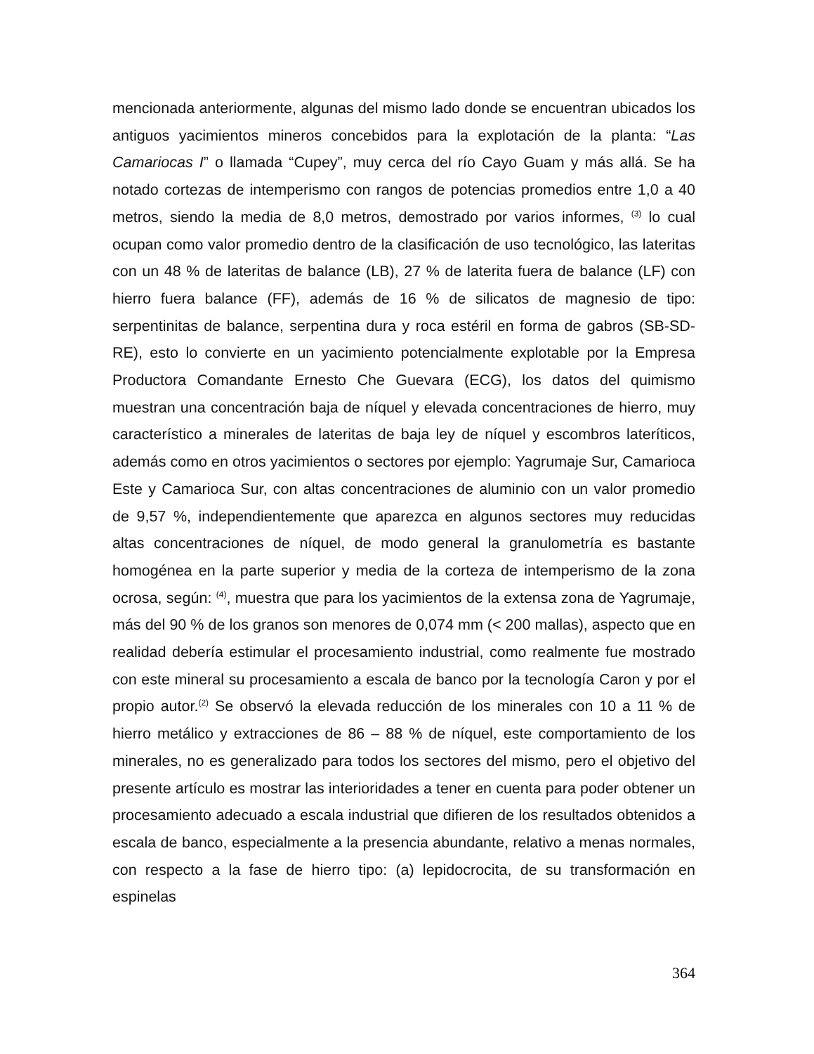mencionada anteriormente, algunas del mismo lado donde se encuentran ubicados los antiguos yacimientos mineros concebidos para la explotación de la planta: “Las Camariocas I” o llamada “Cupey”, muy cerca del río Cayo Guam y más allá. Se ha notado cortezas de intemperismo con rangos de potencias promedios entre 1,0 a 40 metros, siendo la media de 8,0 metros, demostrado por varios informes, <sup>(3)</sup> lo cual ocupan como valor promedio dentro de la clasificación de uso tecnológico, las lateritas con un 48 % de lateritas de balance (LB), 27 % de laterita fuera de balance (LF) con hierro fuera balance (FF), además de 16 % de silicatos de magnesio de tipo: serpentinitas de balance, serpentina dura y roca estéril en forma de gabros (SB-SD-RE), esto lo convierte en un yacimiento potencialmente explotable por la Empresa Productora Comandante Ernesto Che Guevara (ECG), los datos del quimismo muestran una concentración baja de níquel y elevada concentraciones de hierro, muy característico a minerales de lateritas de baja ley de níquel y escombros lateríticos, además como en otros yacimientos o sectores por ejemplo: Yagrumaje Sur, Camarioca Este y Camarioca Sur, con altas concentraciones de aluminio con un valor promedio de 9,57 %, independientemente que aparezca en algunos sectores muy reducidas altas concentraciones de níquel, de modo general la granulometría es bastante homogénea en la parte superior y media de la corteza de intemperismo de la zona ocrosa, según: <sup>(4)</sup>, muestra que para los yacimientos de la extensa zona de Yagrumaje, más del 90 % de los granos son menores de 0,074 mm (< 200 mallas), aspecto que en realidad debería estimular el procesamiento industrial, como realmente fue mostrado con este mineral su procesamiento a escala de banco por la tecnología Caron y por el propio autor.<sup>(2)</sup> Se observó la elevada reducción de los minerales con 10 a 11 % de hierro metálico y extracciones de 86 – 88 % de níquel, este comportamiento de los minerales, no es generalizado para todos los sectores del mismo, pero el objetivo del presente artículo es mostrar las interioridades a tener en cuenta para poder obtener un procesamiento adecuado a escala industrial que difieren de los resultados obtenidos a escala de banco, especialmente a la presencia abundante, relativo a menas normales, con respecto a la fase de hierro tipo: (a) lepidocrocita, de su transformación en espinelas
364